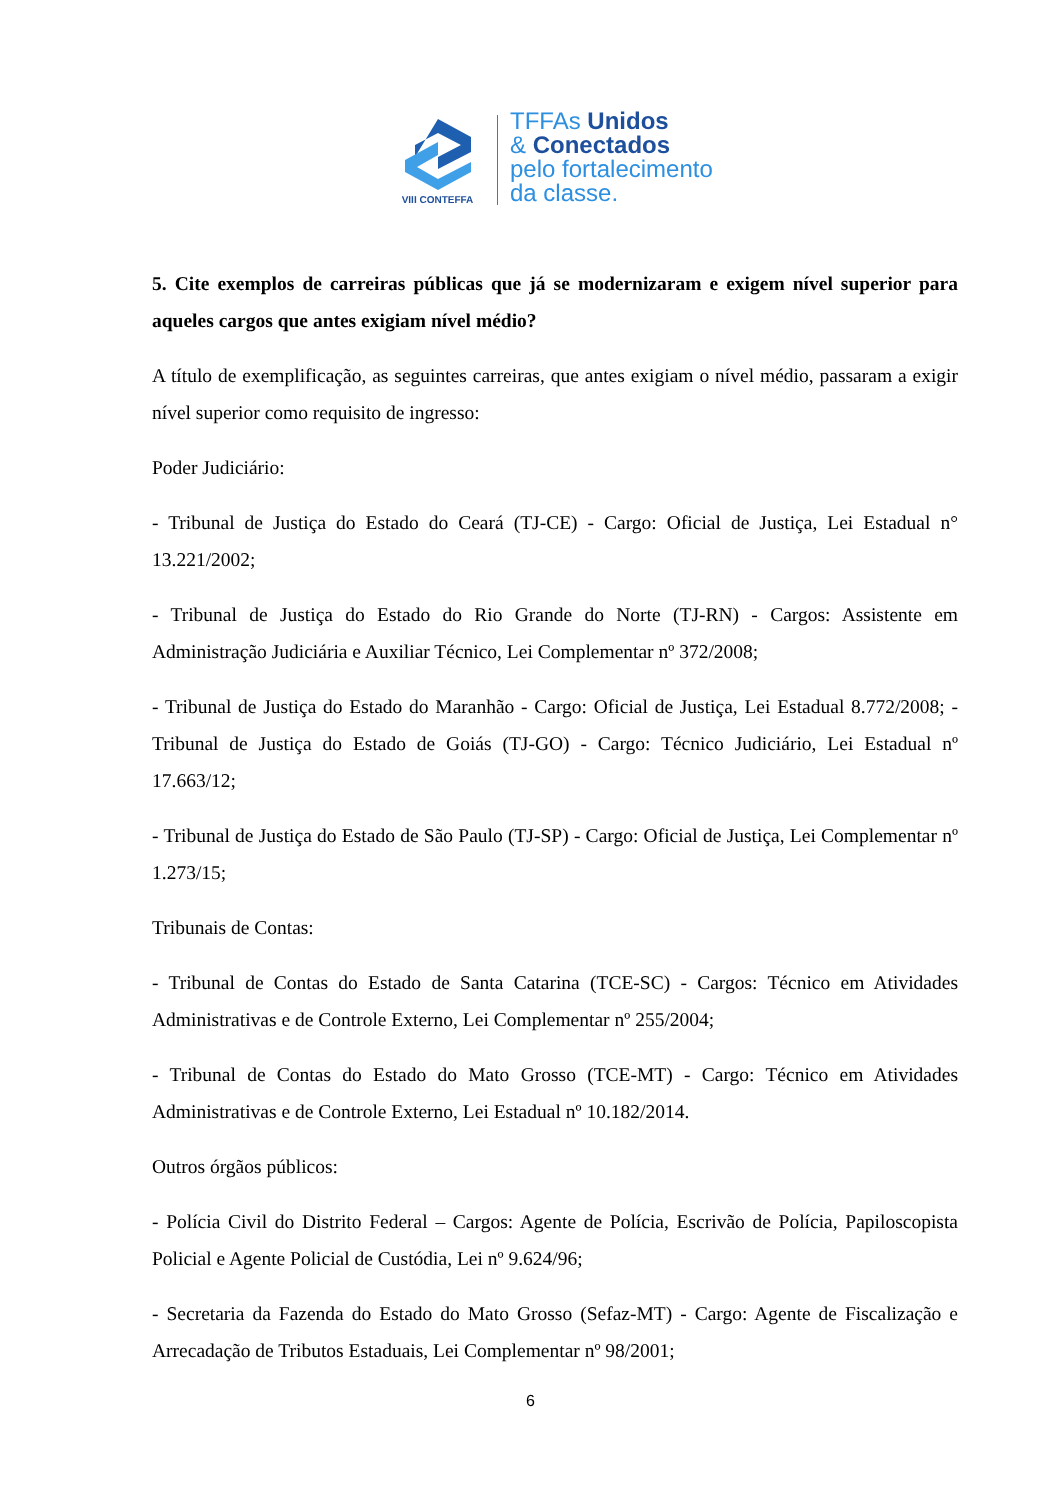VIII CONTEFFA
TFFAs Unidos
& Conectados
pelo fortalecimento
da classe.
5. Cite exemplos de carreiras públicas que já se modernizaram e exigem nível superior para aqueles cargos que antes exigiam nível médio?
A título de exemplificação, as seguintes carreiras, que antes exigiam o nível médio, passaram a exigir nível superior como requisito de ingresso:
Poder Judiciário:
- Tribunal de Justiça do Estado do Ceará (TJ-CE) - Cargo: Oficial de Justiça, Lei Estadual n° 13.221/2002;
- Tribunal de Justiça do Estado do Rio Grande do Norte (TJ-RN) - Cargos: Assistente em Administração Judiciária e Auxiliar Técnico, Lei Complementar nº 372/2008;
- Tribunal de Justiça do Estado do Maranhão - Cargo: Oficial de Justiça, Lei Estadual 8.772/2008; - Tribunal de Justiça do Estado de Goiás (TJ-GO) - Cargo: Técnico Judiciário, Lei Estadual nº 17.663/12;
- Tribunal de Justiça do Estado de São Paulo (TJ-SP) - Cargo: Oficial de Justiça, Lei Complementar nº 1.273/15;
Tribunais de Contas:
- Tribunal de Contas do Estado de Santa Catarina (TCE-SC) - Cargos: Técnico em Atividades Administrativas e de Controle Externo, Lei Complementar nº 255/2004;
- Tribunal de Contas do Estado do Mato Grosso (TCE-MT) - Cargo: Técnico em Atividades Administrativas e de Controle Externo, Lei Estadual nº 10.182/2014.
Outros órgãos públicos:
- Polícia Civil do Distrito Federal – Cargos: Agente de Polícia, Escrivão de Polícia, Papiloscopista Policial e Agente Policial de Custódia, Lei nº 9.624/96;
- Secretaria da Fazenda do Estado do Mato Grosso (Sefaz-MT) - Cargo: Agente de Fiscalização e Arrecadação de Tributos Estaduais, Lei Complementar nº 98/2001;
6